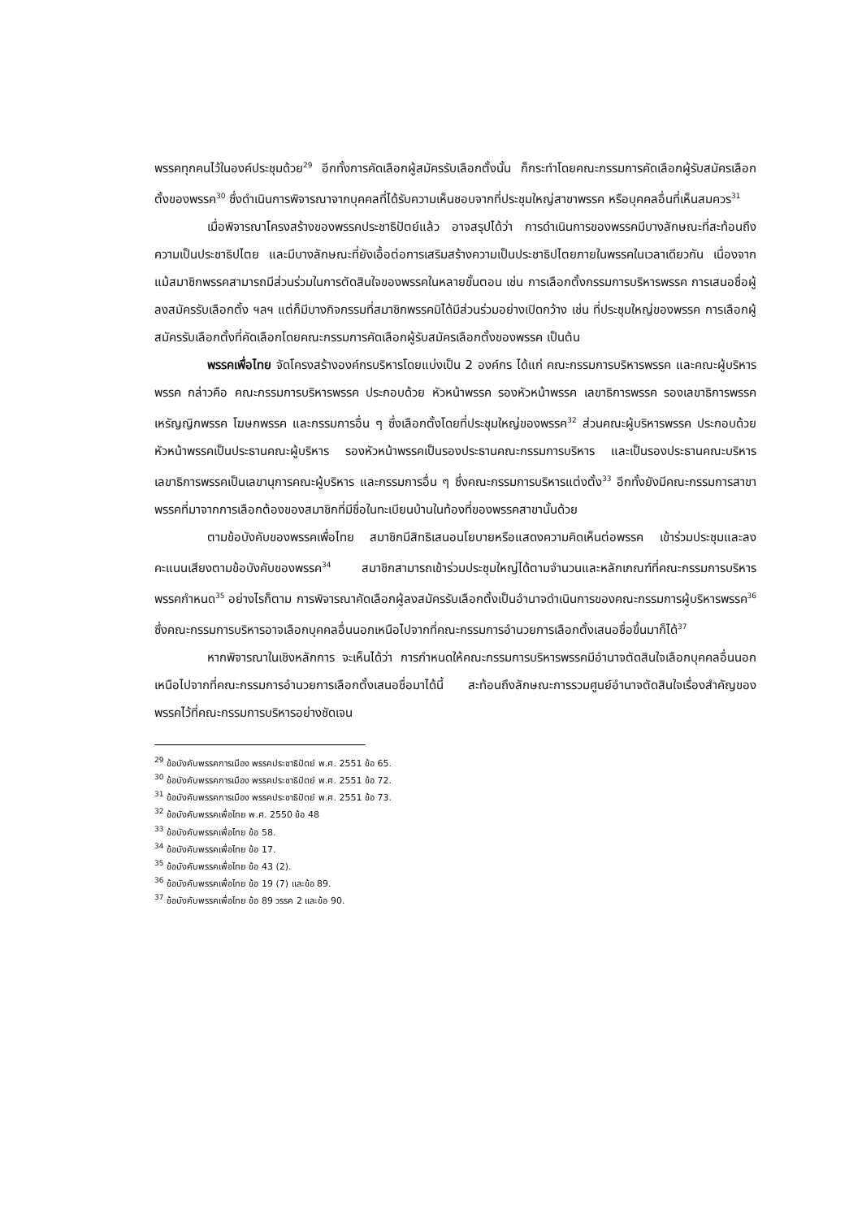พรรคทุกคนไว้ในองค์ประชุมด้วย<sup>29</sup> อีกทั้งการคัดเลือกผู้สมัครรับเลือกตั้งนั้น ก็กระทำโดยคณะกรรมการคัดเลือกผู้รับสมัครเลือกตั้งของพรรค<sup>30</sup> ซึ่งดำเนินการพิจารณาจากบุคคลที่ได้รับความเห็นชอบจากที่ประชุมใหญ่สาขาพรรค หรือบุคคลอื่นที่เห็นสมควร<sup>31</sup>
เมื่อพิจารณาโครงสร้างของพรรคประชาธิปัตย์แล้ว อาจสรุปได้ว่า การดำเนินการของพรรคมีบางลักษณะที่สะท้อนถึงความเป็นประชาธิปไตย และมีบางลักษณะที่ยังเอื้อต่อการเสริมสร้างความเป็นประชาธิปไตยภายในพรรคในเวลาเดียวกัน เนื่องจากแม้สมาชิกพรรคสามารถมีส่วนร่วมในการตัดสินใจของพรรคในหลายขั้นตอน เช่น การเลือกตั้งกรรมการบริหารพรรค การเสนอชื่อผู้ลงสมัครรับเลือกตั้ง ฯลฯ แต่ก็มีบางกิจกรรมที่สมาชิกพรรคมิได้มีส่วนร่วมอย่างเปิดกว้าง เช่น ที่ประชุมใหญ่ของพรรค การเลือกผู้สมัครรับเลือกตั้งที่คัดเลือกโดยคณะกรรมการคัดเลือกผู้รับสมัครเลือกตั้งของพรรค เป็นต้น
พรรคเพื่อไทย จัดโครงสร้างองค์กรบริหารโดยแบ่งเป็น 2 องค์กร ได้แก่ คณะกรรมการบริหารพรรค และคณะผู้บริหารพรรค กล่าวคือ คณะกรรมการบริหารพรรค ประกอบด้วย หัวหน้าพรรค รองหัวหน้าพรรค เลขาธิการพรรค รองเลขาธิการพรรค เหรัญญิกพรรค โฆษกพรรค และกรรมการอื่น ๆ ซึ่งเลือกตั้งโดยที่ประชุมใหญ่ของพรรค<sup>32</sup> ส่วนคณะผู้บริหารพรรค ประกอบด้วย หัวหน้าพรรคเป็นประธานคณะผู้บริหาร รองหัวหน้าพรรคเป็นรองประธานคณะกรรมการบริหาร และเป็นรองประธานคณะบริหาร เลขาธิการพรรคเป็นเลขานุการคณะผู้บริหาร และกรรมการอื่น ๆ ซึ่งคณะกรรมการบริหารแต่งตั้ง<sup>33</sup> อีกทั้งยังมีคณะกรรมการสาขาพรรคที่มาจากการเลือกต้องของสมาชิกที่มีชื่อในทะเบียนบ้านในท้องที่ของพรรคสาขานั้นด้วย
ตามข้อบังคับของพรรคเพื่อไทย สมาชิกมีสิทธิเสนอนโยบายหรือแสดงความคิดเห็นต่อพรรค เข้าร่วมประชุมและลงคะแนนเสียงตามข้อบังคับของพรรค<sup>34</sup> สมาชิกสามารถเข้าร่วมประชุมใหญ่ได้ตามจำนวนและหลักเกณฑ์ที่คณะกรรมการบริหารพรรคกำหนด<sup>35</sup> อย่างไรก็ตาม การพิจารณาคัดเลือกผู้ลงสมัครรับเลือกตั้งเป็นอำนาจดำเนินการของคณะกรรมการผู้บริหารพรรค<sup>36</sup> ซึ่งคณะกรรมการบริหารอาจเลือกบุคคลอื่นนอกเหนือไปจากที่คณะกรรมการอำนวยการเลือกตั้งเสนอชื่อขึ้นมาก็ได้<sup>37</sup>
หากพิจารณาในเชิงหลักการ จะเห็นได้ว่า การกำหนดให้คณะกรรมการบริหารพรรคมีอำนาจตัดสินใจเลือกบุคคลอื่นนอกเหนือไปจากที่คณะกรรมการอำนวยการเลือกตั้งเสนอชื่อมาได้นี้ สะท้อนถึงลักษณะการรวมศูนย์อำนาจตัดสินใจเรื่องสำคัญของพรรคไว้ที่คณะกรรมการบริหารอย่างชัดเจน
<sup>29</sup> ข้อบังคับพรรคการเมือง พรรคประชาธิปัตย์ พ.ศ. 2551 ข้อ 65.
<sup>30</sup> ข้อบังคับพรรคการเมือง พรรคประชาธิปัตย์ พ.ศ. 2551 ข้อ 72.
<sup>31</sup> ข้อบังคับพรรคการเมือง พรรคประชาธิปัตย์ พ.ศ. 2551 ข้อ 73.
<sup>32</sup> ข้อบังคับพรรคเพื่อไทย พ.ศ. 2550 ข้อ 48
<sup>33</sup> ข้อบังคับพรรคเพื่อไทย ข้อ 58.
<sup>34</sup> ข้อบังคับพรรคเพื่อไทย ข้อ 17.
<sup>35</sup> ข้อบังคับพรรคเพื่อไทย ข้อ 43 (2).
<sup>36</sup> ข้อบังคับพรรคเพื่อไทย ข้อ 19 (7) และข้อ 89.
<sup>37</sup> ข้อบังคับพรรคเพื่อไทย ข้อ 89 วรรค 2 และข้อ 90.